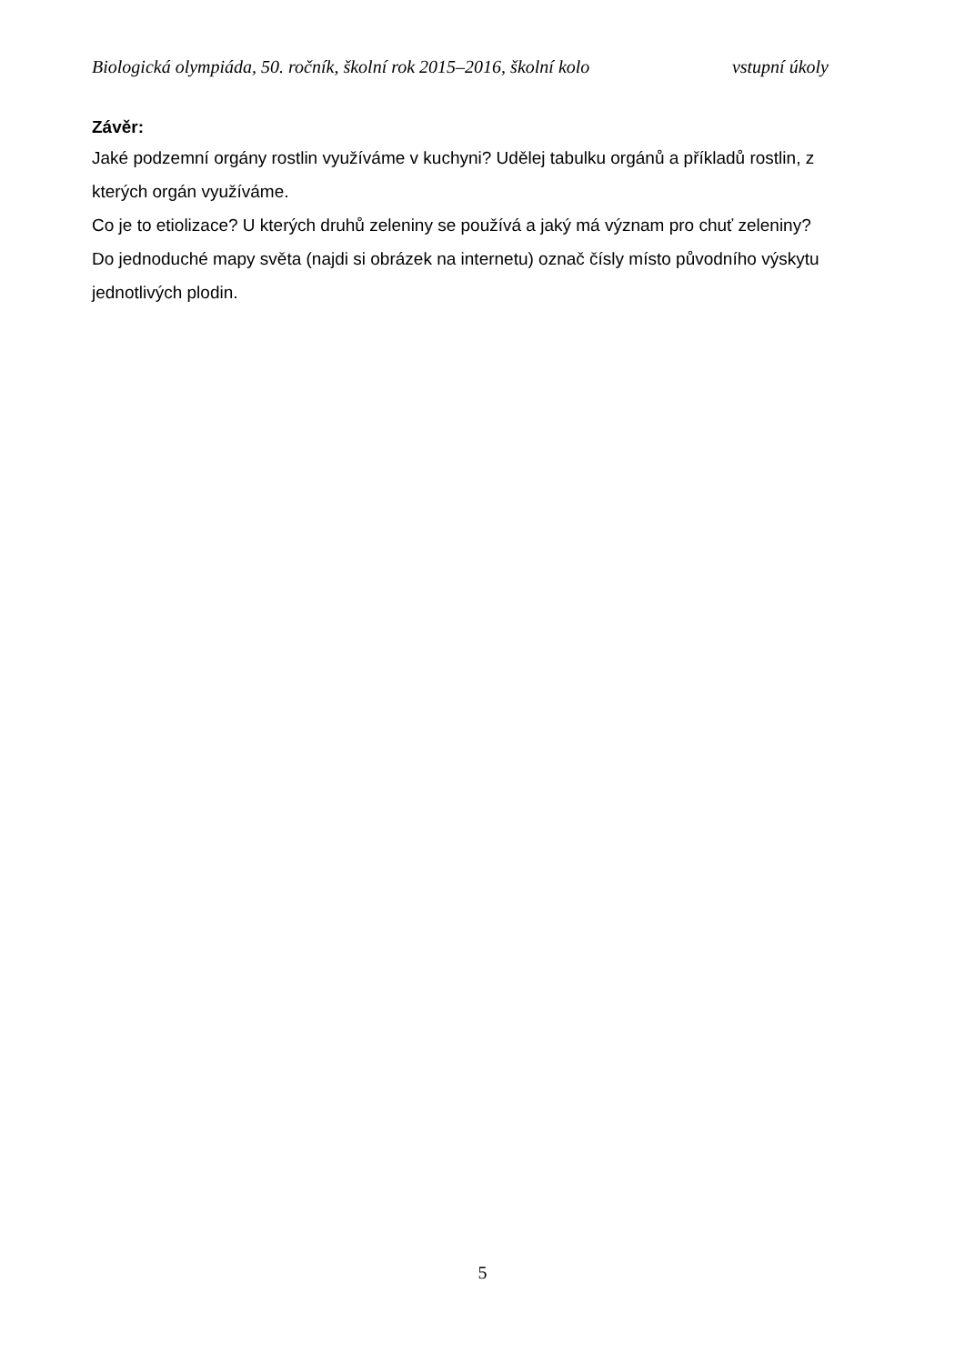Biologická olympiáda, 50. ročník, školní rok 2015–2016, školní kolo vstupní úkoly
Závěr:
Jaké podzemní orgány rostlin využíváme v kuchyni? Udělej tabulku orgánů a příkladů rostlin, z kterých orgán využíváme.
Co je to etiolizace? U kterých druhů zeleniny se používá a jaký má význam pro chuť zeleniny?
Do jednoduché mapy světa (najdi si obrázek na internetu) označ čísly místo původního výskytu jednotlivých plodin.
5